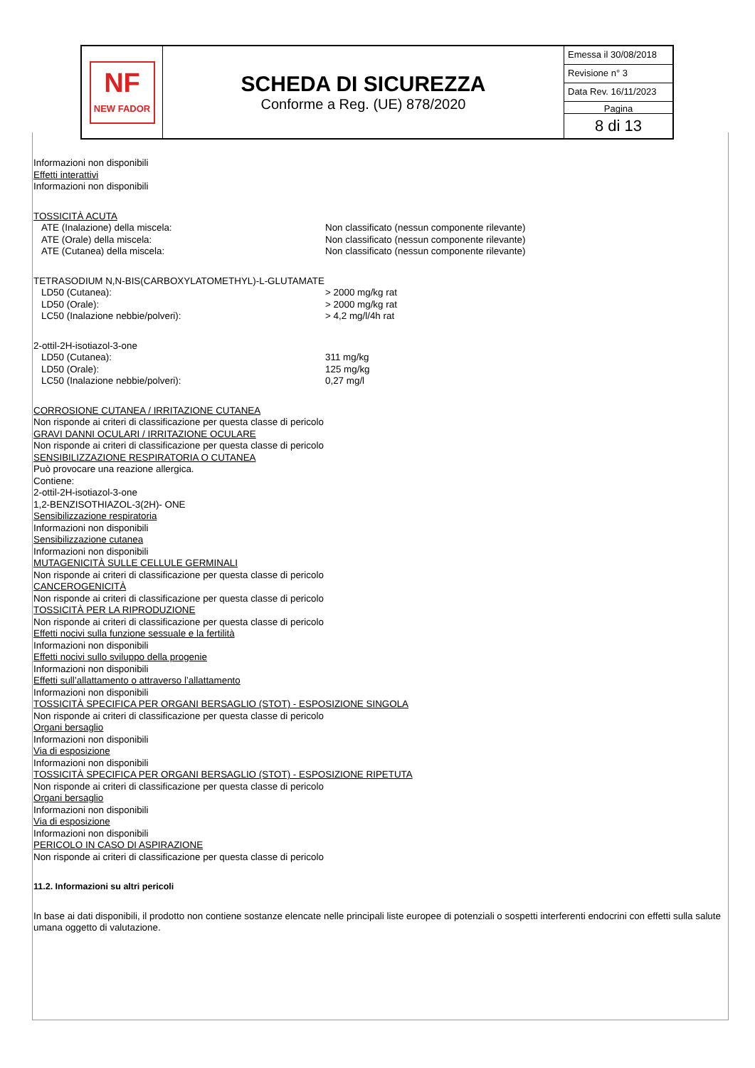| NF NEW FADOR | SCHEDA DI SICUREZZA Conforme a Reg. (UE) 878/2020 | Emessa il 30/08/2018 Revisione n° 3 Data Rev. 16/11/2023 Pagina 8 di 13 |
Informazioni non disponibili
Effetti interattivi
Informazioni non disponibili
TOSSICITÀ ACUTA
ATE (Inalazione) della miscela: Non classificato (nessun componente rilevante)
ATE (Orale) della miscela: Non classificato (nessun componente rilevante)
ATE (Cutanea) della miscela: Non classificato (nessun componente rilevante)
TETRASODIUM N,N-BIS(CARBOXYLATOMETHYL)-L-GLUTAMATE
LD50 (Cutanea): > 2000 mg/kg rat
LD50 (Orale): > 2000 mg/kg rat
LC50 (Inalazione nebbie/polveri): > 4,2 mg/l/4h rat
2-ottil-2H-isotiazol-3-one
LD50 (Cutanea): 311 mg/kg
LD50 (Orale): 125 mg/kg
LC50 (Inalazione nebbie/polveri): 0,27 mg/l
CORROSIONE CUTANEA / IRRITAZIONE CUTANEA
Non risponde ai criteri di classificazione per questa classe di pericolo
GRAVI DANNI OCULARI / IRRITAZIONE OCULARE
Non risponde ai criteri di classificazione per questa classe di pericolo
SENSIBILIZZAZIONE RESPIRATORIA O CUTANEA
Può provocare una reazione allergica.
Contiene:
2-ottil-2H-isotiazol-3-one
1,2-BENZISOTHIAZOL-3(2H)- ONE
Sensibilizzazione respiratoria
Informazioni non disponibili
Sensibilizzazione cutanea
Informazioni non disponibili
MUTAGENICITÀ SULLE CELLULE GERMINALI
Non risponde ai criteri di classificazione per questa classe di pericolo
CANCEROGENICITÀ
Non risponde ai criteri di classificazione per questa classe di pericolo
TOSSICITÀ PER LA RIPRODUZIONE
Non risponde ai criteri di classificazione per questa classe di pericolo
Effetti nocivi sulla funzione sessuale e la fertilità
Informazioni non disponibili
Effetti nocivi sullo sviluppo della progenie
Informazioni non disponibili
Effetti sull’allattamento o attraverso l’allattamento
Informazioni non disponibili
TOSSICITÀ SPECIFICA PER ORGANI BERSAGLIO (STOT) - ESPOSIZIONE SINGOLA
Non risponde ai criteri di classificazione per questa classe di pericolo
Organi bersaglio
Informazioni non disponibili
Via di esposizione
Informazioni non disponibili
TOSSICITÀ SPECIFICA PER ORGANI BERSAGLIO (STOT) - ESPOSIZIONE RIPETUTA
Non risponde ai criteri di classificazione per questa classe di pericolo
Organi bersaglio
Informazioni non disponibili
Via di esposizione
Informazioni non disponibili
PERICOLO IN CASO DI ASPIRAZIONE
Non risponde ai criteri di classificazione per questa classe di pericolo
11.2. Informazioni su altri pericoli
In base ai dati disponibili, il prodotto non contiene sostanze elencate nelle principali liste europee di potenziali o sospetti interferenti endocrini con effetti sulla salute umana oggetto di valutazione.